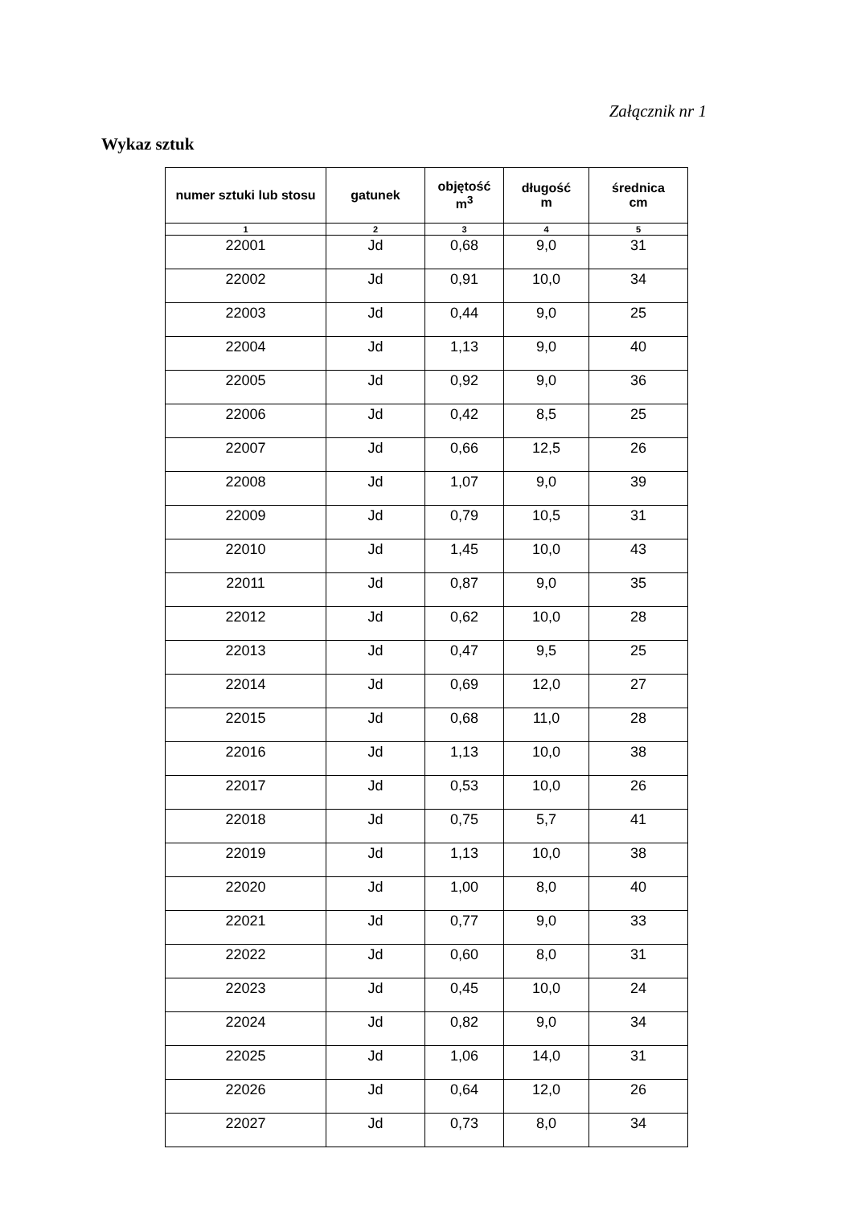Załącznik nr 1
Wykaz sztuk
| numer sztuki lub stosu | gatunek | objętość m<sup>3</sup> | długość m | średnica cm |
| --- | --- | --- | --- | --- |
| 1 | 2 | 3 | 4 | 5 |
| 22001 | Jd | 0,68 | 9,0 | 31 |
| 22002 | Jd | 0,91 | 10,0 | 34 |
| 22003 | Jd | 0,44 | 9,0 | 25 |
| 22004 | Jd | 1,13 | 9,0 | 40 |
| 22005 | Jd | 0,92 | 9,0 | 36 |
| 22006 | Jd | 0,42 | 8,5 | 25 |
| 22007 | Jd | 0,66 | 12,5 | 26 |
| 22008 | Jd | 1,07 | 9,0 | 39 |
| 22009 | Jd | 0,79 | 10,5 | 31 |
| 22010 | Jd | 1,45 | 10,0 | 43 |
| 22011 | Jd | 0,87 | 9,0 | 35 |
| 22012 | Jd | 0,62 | 10,0 | 28 |
| 22013 | Jd | 0,47 | 9,5 | 25 |
| 22014 | Jd | 0,69 | 12,0 | 27 |
| 22015 | Jd | 0,68 | 11,0 | 28 |
| 22016 | Jd | 1,13 | 10,0 | 38 |
| 22017 | Jd | 0,53 | 10,0 | 26 |
| 22018 | Jd | 0,75 | 5,7 | 41 |
| 22019 | Jd | 1,13 | 10,0 | 38 |
| 22020 | Jd | 1,00 | 8,0 | 40 |
| 22021 | Jd | 0,77 | 9,0 | 33 |
| 22022 | Jd | 0,60 | 8,0 | 31 |
| 22023 | Jd | 0,45 | 10,0 | 24 |
| 22024 | Jd | 0,82 | 9,0 | 34 |
| 22025 | Jd | 1,06 | 14,0 | 31 |
| 22026 | Jd | 0,64 | 12,0 | 26 |
| 22027 | Jd | 0,73 | 8,0 | 34 |